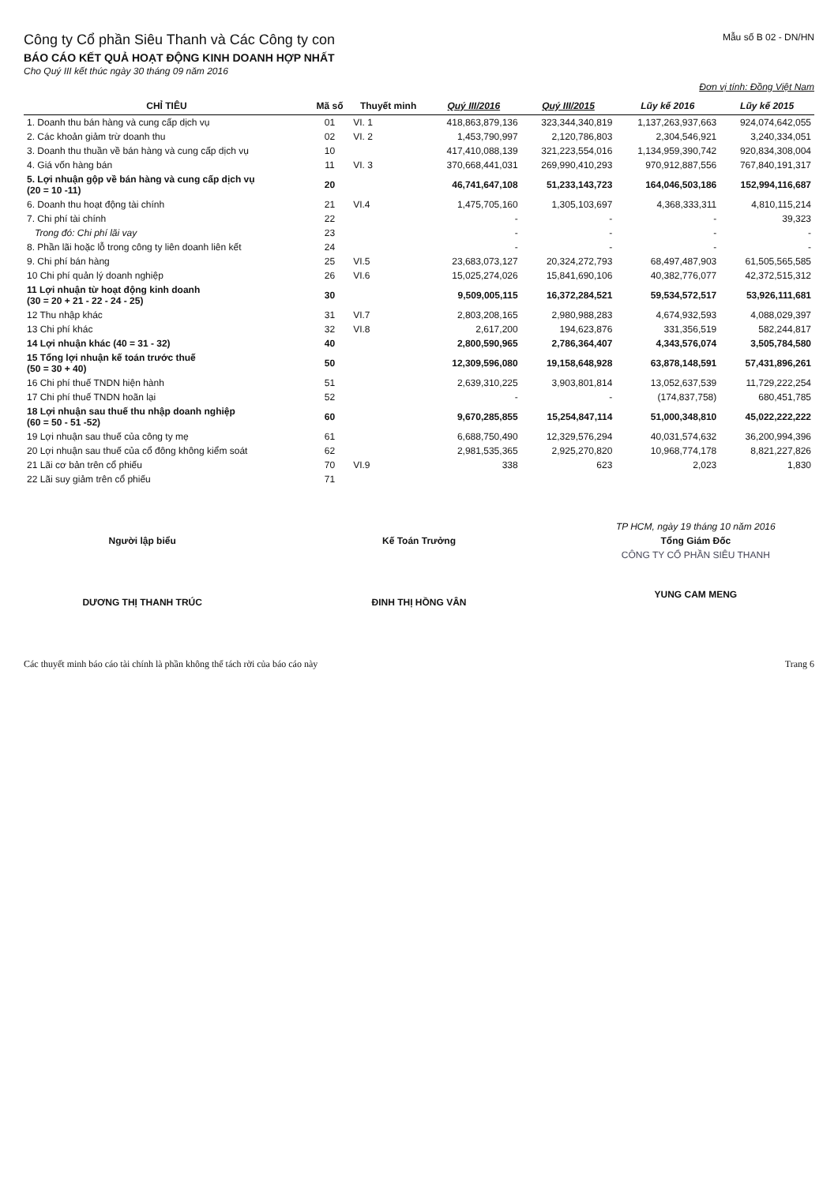Công ty Cổ phần Siêu Thanh và Các Công ty con
Mẫu số B 02 - DN/HN
BÁO CÁO KẾT QUẢ HOẠT ĐỘNG KINH DOANH HỢP NHẤT
Cho Quý III kết thúc ngày 30 tháng 09 năm 2016
Đơn vị tính: Đồng Việt Nam
| CHỈ TIÊU | Mã số | Thuyết minh | Quý III/2016 | Quý III/2015 | Lũy kế 2016 | Lũy kế 2015 |
| --- | --- | --- | --- | --- | --- | --- |
| 1. Doanh thu bán hàng và cung cấp dịch vụ | 01 | VI. 1 | 418,863,879,136 | 323,344,340,819 | 1,137,263,937,663 | 924,074,642,055 |
| 2. Các khoản giảm trừ doanh thu | 02 | VI. 2 | 1,453,790,997 | 2,120,786,803 | 2,304,546,921 | 3,240,334,051 |
| 3. Doanh thu thuần về bán hàng và cung cấp dịch vụ | 10 | | 417,410,088,139 | 321,223,554,016 | 1,134,959,390,742 | 920,834,308,004 |
| 4. Giá vốn hàng bán | 11 | VI. 3 | 370,668,441,031 | 269,990,410,293 | 970,912,887,556 | 767,840,191,317 |
| 5. Lợi nhuận gộp về bán hàng và cung cấp dịch vụ (20 = 10 -11) | 20 | | 46,741,647,108 | 51,233,143,723 | 164,046,503,186 | 152,994,116,687 |
| 6. Doanh thu hoạt động tài chính | 21 | VI.4 | 1,475,705,160 | 1,305,103,697 | 4,368,333,311 | 4,810,115,214 |
| 7. Chi phí tài chính | 22 | | - | - | - | 39,323 |
| Trong đó: Chi phí lãi vay | 23 | | - | - | - | - |
| 8. Phần lãi hoặc lỗ trong công ty liên doanh liên kết | 24 | | - | - | - | - |
| 9. Chi phí bán hàng | 25 | VI.5 | 23,683,073,127 | 20,324,272,793 | 68,497,487,903 | 61,505,565,585 |
| 10 Chi phí quản lý doanh nghiệp | 26 | VI.6 | 15,025,274,026 | 15,841,690,106 | 40,382,776,077 | 42,372,515,312 |
| 11 Lợi nhuận từ hoạt động kinh doanh (30 = 20 + 21 - 22 - 24 - 25) | 30 | | 9,509,005,115 | 16,372,284,521 | 59,534,572,517 | 53,926,111,681 |
| 12 Thu nhập khác | 31 | VI.7 | 2,803,208,165 | 2,980,988,283 | 4,674,932,593 | 4,088,029,397 |
| 13 Chi phí khác | 32 | VI.8 | 2,617,200 | 194,623,876 | 331,356,519 | 582,244,817 |
| 14 Lợi nhuận khác (40 = 31 - 32) | 40 | | 2,800,590,965 | 2,786,364,407 | 4,343,576,074 | 3,505,784,580 |
| 15 Tổng lợi nhuận kế toán trước thuế (50 = 30 + 40) | 50 | | 12,309,596,080 | 19,158,648,928 | 63,878,148,591 | 57,431,896,261 |
| 16 Chi phí thuế TNDN hiện hành | 51 | | 2,639,310,225 | 3,903,801,814 | 13,052,637,539 | 11,729,222,254 |
| 17 Chi phí thuế TNDN hoãn lại | 52 | | - | - | (174,837,758) | 680,451,785 |
| 18 Lợi nhuận sau thuế thu nhập doanh nghiệp (60 = 50 - 51 -52) | 60 | | 9,670,285,855 | 15,254,847,114 | 51,000,348,810 | 45,022,222,222 |
| 19 Lợi nhuận sau thuế của công ty mẹ | 61 | | 6,688,750,490 | 12,329,576,294 | 40,031,574,632 | 36,200,994,396 |
| 20 Lợi nhuận sau thuế của cổ đông không kiểm soát | 62 | | 2,981,535,365 | 2,925,270,820 | 10,968,774,178 | 8,821,227,826 |
| 21 Lãi cơ bản trên cổ phiếu | 70 | VI.9 | 338 | 623 | 2,023 | 1,830 |
| 22 Lãi suy giảm trên cổ phiếu | 71 | | | | | |
Người lập biểu
DƯƠNG THỊ THANH TRÚC
Kế Toán Trưởng
ĐINH THỊ HỒNG VÂN
TP HCM, ngày 19 tháng 10 năm 2016
Tổng Giám Đốc
CÔNG TY CỔ PHẦN SIÊU THANH
YUNG CAM MENG
Các thuyết minh báo cáo tài chính là phần không thể tách rời của báo cáo này Trang 6